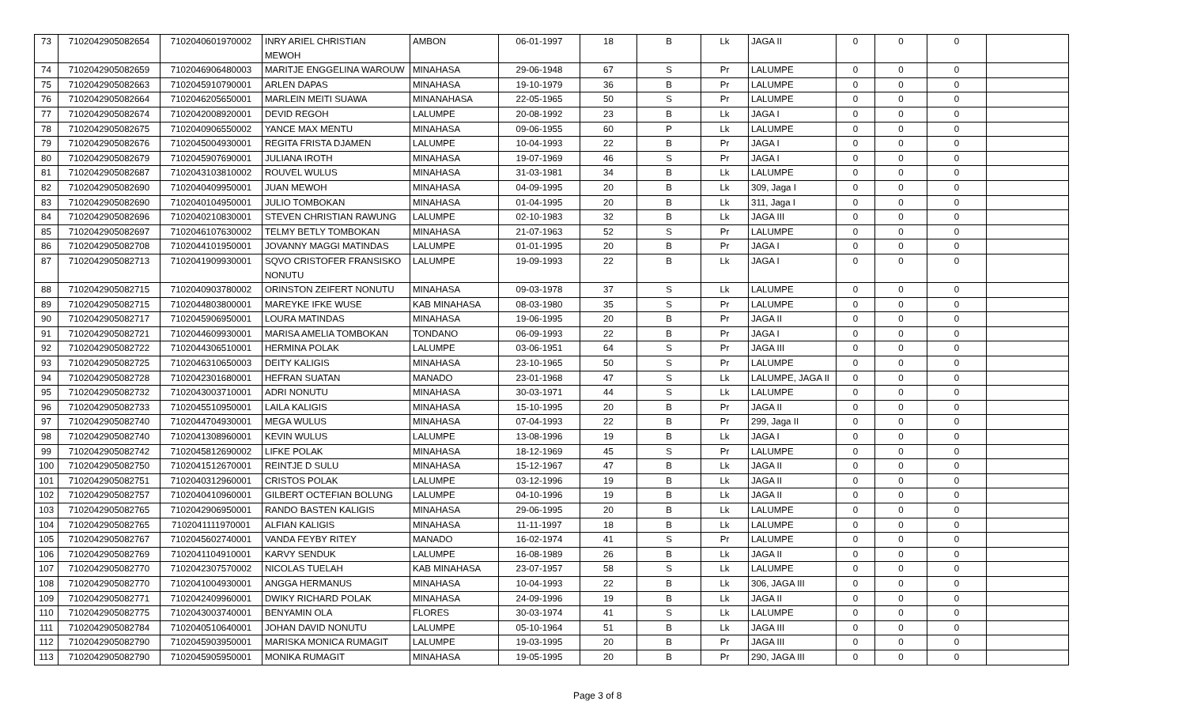| 73 | 7102042905082654 | 7102040601970002 | INRY ARIEL CHRISTIAN MEWOH | AMBON | 06-01-1997 | 18 | B | Lk | JAGA II | 0 | 0 | 0 | |
| 74 | 7102042905082659 | 7102046906480003 | MARITJE ENGGELINA WAROUW | MINAHASA | 29-06-1948 | 67 | S | Pr | LALUMPE | 0 | 0 | 0 | |
| 75 | 7102042905082663 | 7102045910790001 | ARLEN DAPAS | MINAHASA | 19-10-1979 | 36 | B | Pr | LALUMPE | 0 | 0 | 0 | |
| 76 | 7102042905082664 | 7102046205650001 | MARLEIN MEITI SUAWA | MINANAHASA | 22-05-1965 | 50 | S | Pr | LALUMPE | 0 | 0 | 0 | |
| 77 | 7102042905082674 | 7102042008920001 | DEVID REGOH | LALUMPE | 20-08-1992 | 23 | B | Lk | JAGA I | 0 | 0 | 0 | |
| 78 | 7102042905082675 | 7102040906550002 | YANCE MAX MENTU | MINAHASA | 09-06-1955 | 60 | P | Lk | LALUMPE | 0 | 0 | 0 | |
| 79 | 7102042905082676 | 7102045004930001 | REGITA FRISTA DJAMEN | LALUMPE | 10-04-1993 | 22 | B | Pr | JAGA I | 0 | 0 | 0 | |
| 80 | 7102042905082679 | 7102045907690001 | JULIANA IROTH | MINAHASA | 19-07-1969 | 46 | S | Pr | JAGA I | 0 | 0 | 0 | |
| 81 | 7102042905082687 | 7102043103810002 | ROUVEL WULUS | MINAHASA | 31-03-1981 | 34 | B | Lk | LALUMPE | 0 | 0 | 0 | |
| 82 | 7102042905082690 | 7102040409950001 | JUAN MEWOH | MINAHASA | 04-09-1995 | 20 | B | Lk | 309, Jaga I | 0 | 0 | 0 | |
| 83 | 7102042905082690 | 7102040104950001 | JULIO TOMBOKAN | MINAHASA | 01-04-1995 | 20 | B | Lk | 311, Jaga I | 0 | 0 | 0 | |
| 84 | 7102042905082696 | 7102040210830001 | STEVEN CHRISTIAN RAWUNG | LALUMPE | 02-10-1983 | 32 | B | Lk | JAGA III | 0 | 0 | 0 | |
| 85 | 7102042905082697 | 7102046107630002 | TELMY BETLY TOMBOKAN | MINAHASA | 21-07-1963 | 52 | S | Pr | LALUMPE | 0 | 0 | 0 | |
| 86 | 7102042905082708 | 7102044101950001 | JOVANNY MAGGI MATINDAS | LALUMPE | 01-01-1995 | 20 | B | Pr | JAGA I | 0 | 0 | 0 | |
| 87 | 7102042905082713 | 7102041909930001 | SQVO CRISTOFER FRANSISKO NONUTU | LALUMPE | 19-09-1993 | 22 | B | Lk | JAGA I | 0 | 0 | 0 | |
| 88 | 7102042905082715 | 7102040903780002 | ORINSTON ZEIFERT NONUTU | MINAHASA | 09-03-1978 | 37 | S | Lk | LALUMPE | 0 | 0 | 0 | |
| 89 | 7102042905082715 | 7102044803800001 | MAREYKE IFKE WUSE | KAB MINAHASA | 08-03-1980 | 35 | S | Pr | LALUMPE | 0 | 0 | 0 | |
| 90 | 7102042905082717 | 7102045906950001 | LOURA MATINDAS | MINAHASA | 19-06-1995 | 20 | B | Pr | JAGA II | 0 | 0 | 0 | |
| 91 | 7102042905082721 | 7102044609930001 | MARISA AMELIA TOMBOKAN | TONDANO | 06-09-1993 | 22 | B | Pr | JAGA I | 0 | 0 | 0 | |
| 92 | 7102042905082722 | 7102044306510001 | HERMINA POLAK | LALUMPE | 03-06-1951 | 64 | S | Pr | JAGA III | 0 | 0 | 0 | |
| 93 | 7102042905082725 | 7102046310650003 | DEITY KALIGIS | MINAHASA | 23-10-1965 | 50 | S | Pr | LALUMPE | 0 | 0 | 0 | |
| 94 | 7102042905082728 | 7102042301680001 | HEFRAN SUATAN | MANADO | 23-01-1968 | 47 | S | Lk | LALUMPE, JAGA II | 0 | 0 | 0 | |
| 95 | 7102042905082732 | 7102043003710001 | ADRI NONUTU | MINAHASA | 30-03-1971 | 44 | S | Lk | LALUMPE | 0 | 0 | 0 | |
| 96 | 7102042905082733 | 7102045510950001 | LAILA KALIGIS | MINAHASA | 15-10-1995 | 20 | B | Pr | JAGA II | 0 | 0 | 0 | |
| 97 | 7102042905082740 | 7102044704930001 | MEGA WULUS | MINAHASA | 07-04-1993 | 22 | B | Pr | 299, Jaga II | 0 | 0 | 0 | |
| 98 | 7102042905082740 | 7102041308960001 | KEVIN WULUS | LALUMPE | 13-08-1996 | 19 | B | Lk | JAGA I | 0 | 0 | 0 | |
| 99 | 7102042905082742 | 7102045812690002 | LIFKE POLAK | MINAHASA | 18-12-1969 | 45 | S | Pr | LALUMPE | 0 | 0 | 0 | |
| 100 | 7102042905082750 | 7102041512670001 | REINTJE D SULU | MINAHASA | 15-12-1967 | 47 | B | Lk | JAGA II | 0 | 0 | 0 | |
| 101 | 7102042905082751 | 7102040312960001 | CRISTOS POLAK | LALUMPE | 03-12-1996 | 19 | B | Lk | JAGA II | 0 | 0 | 0 | |
| 102 | 7102042905082757 | 7102040410960001 | GILBERT OCTEFIAN BOLUNG | LALUMPE | 04-10-1996 | 19 | B | Lk | JAGA II | 0 | 0 | 0 | |
| 103 | 7102042905082765 | 7102042906950001 | RANDO BASTEN KALIGIS | MINAHASA | 29-06-1995 | 20 | B | Lk | LALUMPE | 0 | 0 | 0 | |
| 104 | 7102042905082765 | 7102041111970001 | ALFIAN KALIGIS | MINAHASA | 11-11-1997 | 18 | B | Lk | LALUMPE | 0 | 0 | 0 | |
| 105 | 7102042905082767 | 7102045602740001 | VANDA FEYBY RITEY | MANADO | 16-02-1974 | 41 | S | Pr | LALUMPE | 0 | 0 | 0 | |
| 106 | 7102042905082769 | 7102041104910001 | KARVY SENDUK | LALUMPE | 16-08-1989 | 26 | B | Lk | JAGA II | 0 | 0 | 0 | |
| 107 | 7102042905082770 | 7102042307570002 | NICOLAS TUELAH | KAB MINAHASA | 23-07-1957 | 58 | S | Lk | LALUMPE | 0 | 0 | 0 | |
| 108 | 7102042905082770 | 7102041004930001 | ANGGA HERMANUS | MINAHASA | 10-04-1993 | 22 | B | Lk | 306, JAGA III | 0 | 0 | 0 | |
| 109 | 7102042905082771 | 7102042409960001 | DWIKY RICHARD POLAK | MINAHASA | 24-09-1996 | 19 | B | Lk | JAGA II | 0 | 0 | 0 | |
| 110 | 7102042905082775 | 7102043003740001 | BENYAMIN OLA | FLORES | 30-03-1974 | 41 | S | Lk | LALUMPE | 0 | 0 | 0 | |
| 111 | 7102042905082784 | 7102040510640001 | JOHAN DAVID NONUTU | LALUMPE | 05-10-1964 | 51 | B | Lk | JAGA III | 0 | 0 | 0 | |
| 112 | 7102042905082790 | 7102045903950001 | MARISKA MONICA RUMAGIT | LALUMPE | 19-03-1995 | 20 | B | Pr | JAGA III | 0 | 0 | 0 | |
| 113 | 7102042905082790 | 7102045905950001 | MONIKA RUMAGIT | MINAHASA | 19-05-1995 | 20 | B | Pr | 290, JAGA III | 0 | 0 | 0 | |
Page 3 of 8